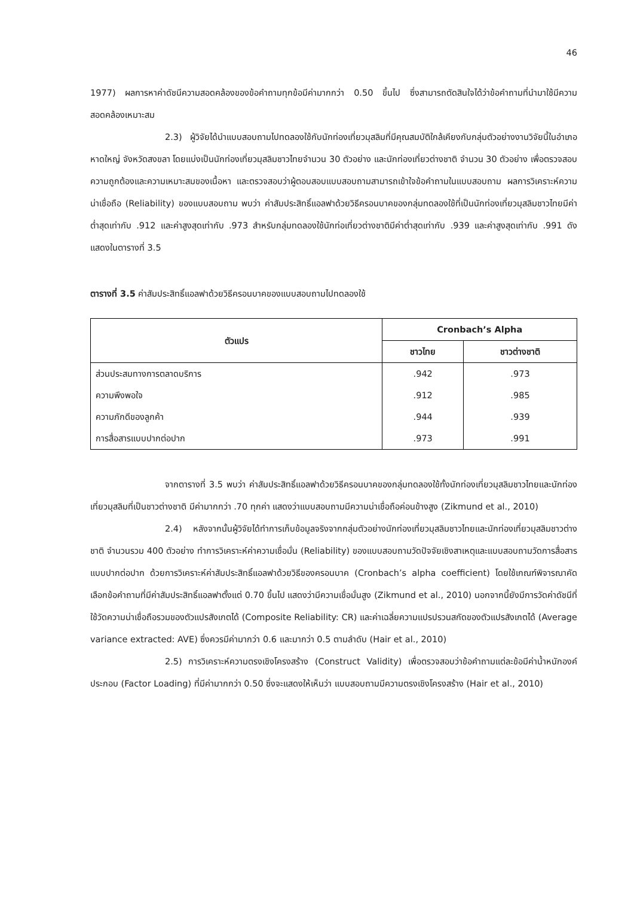46
1977) ผลการหาค่าดัชนีความสอดคล้องของข้อคำถามทุกข้อมีค่ามากกว่า 0.50 ขึ้นไป ซึ่งสามารถตัดสินใจได้ว่าข้อคำถามที่นำมาใช้มีความสอดคล้องเหมาะสม
2.3) ผู้วิจัยได้นำแบบสอบถามไปทดลองใช้กับนักท่องเที่ยวมุสลิมที่มีคุณสมบัติใกล้เคียงกับกลุ่มตัวอย่างงานวิจัยนี้ในอำเภอหาดใหญ่ จังหวัดสงขลา โดยแบ่งเป็นนักท่องเที่ยวมุสลิมชาวไทยจำนวน 30 ตัวอย่าง และนักท่องเที่ยวต่างชาติ จำนวน 30 ตัวอย่าง เพื่อตรวจสอบความถูกต้องและความเหมาะสมของเนื้อหา และตรวจสอบว่าผู้ตอบสอบแบบสอบถามสามารถเข้าใจข้อคำถามในแบบสอบถาม ผลการวิเคราะห์ความน่าเชื่อถือ (Reliability) ของแบบสอบถาม พบว่า ค่าสัมประสิทธิ์แอลฟาด้วยวิธีครอนบาคของกลุ่มทดลองใช้ที่เป็นนักท่องเที่ยวมุสลิมชาวไทยมีค่าต่ำสุดเท่ากับ .912 และค่าสูงสุดเท่ากับ .973 สำหรับกลุ่มทดลองใช้นักท่อเที่ยวต่างชาติมีค่าต่ำสุดเท่ากับ .939 และค่าสูงสุดเท่ากับ .991 ดังแสดงในตารางที่ 3.5
ตารางที่ 3.5 ค่าสัมประสิทธิ์แอลฟาด้วยวิธีครอนบาคของแบบสอบถามไปทดลองใช้
| ตัวแปร | Cronbach’s Alpha | |
| --- | --- | --- |
| | ชาวไทย | ชาวต่างชาติ |
| ส่วนประสมทางการตลาดบริการ | .942 | .973 |
| ความพึงพอใจ | .912 | .985 |
| ความภักดีของลูกค้า | .944 | .939 |
| การสื่อสารแบบปากต่อปาก | .973 | .991 |
จากตารางที่ 3.5 พบว่า ค่าสัมประสิทธิ์แอลฟาด้วยวิธีครอนบาคของกลุ่มทดลองใช้ทั้งนักท่องเที่ยวมุสลิมชาวไทยและนักท่องเที่ยวมุสลิมที่เป็นชาวต่างชาติ มีค่ามากกว่า .70 ทุกค่า แสดงว่าแบบสอบถามมีความน่าเชื่อถือค่อนข้างสูง (Zikmund et al., 2010)
2.4) หลังจากนั้นผู้วิจัยได้ทำการเก็บข้อมูลจริงจากกลุ่มตัวอย่างนักท่องเที่ยวมุสลิมชาวไทยและนักท่องเที่ยวมุสลิมชาวต่างชาติ จำนวนรวม 400 ตัวอย่าง ทำการวิเคราะห์ค่าความเชื่อมั่น (Reliability) ของแบบสอบถามวัดปัจจัยเชิงสาเหตุและแบบสอบถามวัดการสื่อสารแบบปากต่อปาก ด้วยการวิเคราะห์ค่าสัมประสิทธิ์แอลฟาด้วยวิธีของครอนบาค (Cronbach’s alpha coefficient) โดยใช้เกณฑ์พิจารณาคัดเลือกข้อคำถามที่มีค่าสัมประสิทธิ์แอลฟาตั้งแต่ 0.70 ขึ้นไป แสดงว่ามีความเชื่อมั่นสูง (Zikmund et al., 2010) นอกจากนี้ยังมีการวัดค่าดัชนีที่ใช้วัดความน่าเชื่อถือรวมของตัวแปรสังเกตได้ (Composite Reliability: CR) และค่าเฉลี่ยความแปรปรวนสกัดของตัวแปรสังเกตได้ (Average variance extracted: AVE) ซึ่งควรมีค่ามากว่า 0.6 และมากว่า 0.5 ตามลำดับ (Hair et al., 2010)
2.5) การวิเคราะห์ความตรงเชิงโครงสร้าง (Construct Validity) เพื่อตรวจสอบว่าข้อคำถามแต่ละข้อมีค่าน้ำหนักองค์ประกอบ (Factor Loading) ที่มีค่ามากกว่า 0.50 ซึ่งจะแสดงให้เห็นว่า แบบสอบถามมีความตรงเชิงโครงสร้าง (Hair et al., 2010)